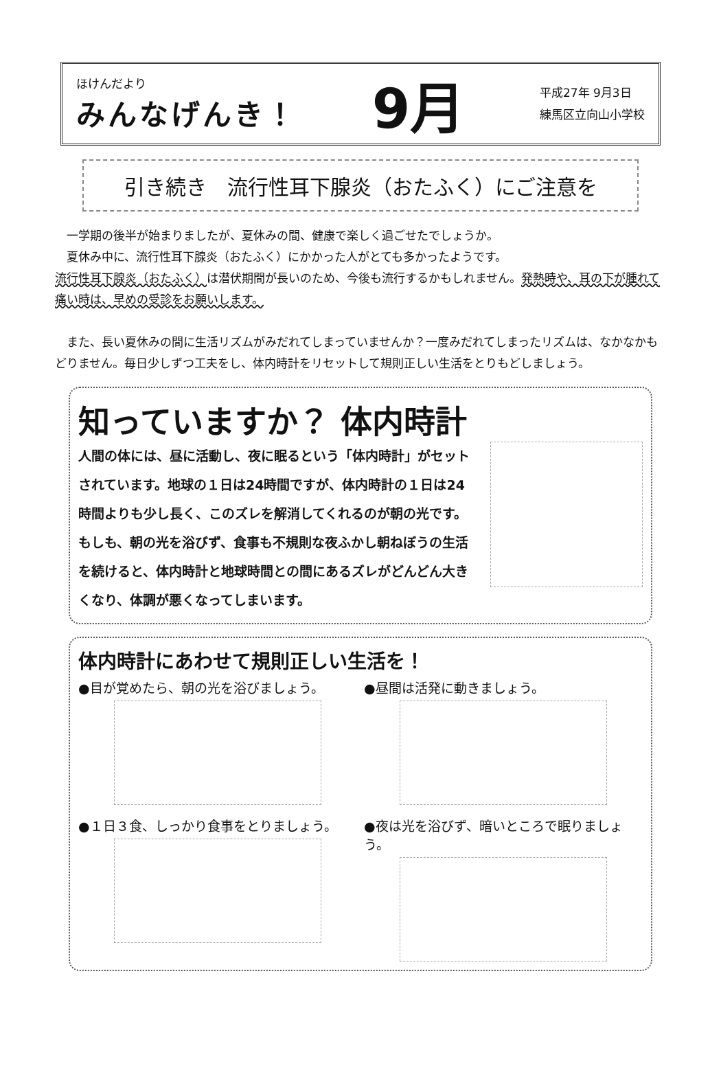ほけんだより
みんなげんき！
9月
平成27年 9月3日
練馬区立向山小学校
引き続き　流行性耳下腺炎（おたふく）にご注意を
　一学期の後半が始まりましたが、夏休みの間、健康で楽しく過ごせたでしょうか。
　夏休み中に、流行性耳下腺炎（おたふく）にかかった人がとても多かったようです。
流行性耳下腺炎（おたふく）は潜伏期間が長いのため、今後も流行するかもしれません。発熱時や、耳の下が腫れて痛い時は、早めの受診をお願いします。
　また、長い夏休みの間に生活リズムがみだれてしまっていませんか？一度みだれてしまったリズムは、なかなかもどりません。毎日少しずつ工夫をし、体内時計をリセットして規則正しい生活をとりもどしましょう。
知っていますか？ 体内時計
人間の体には、昼に活動し、夜に眠るという「体内時計」がセットされています。地球の１日は24時間ですが、体内時計の１日は24時間よりも少し長く、このズレを解消してくれるのが朝の光です。もしも、朝の光を浴びず、食事も不規則な夜ふかし朝ねぼうの生活を続けると、体内時計と地球時間との間にあるズレがどんどん大きくなり、体調が悪くなってしまいます。
体内時計にあわせて規則正しい生活を！
●目が覚めたら、朝の光を浴びましょう。
●昼間は活発に動きましょう。
●１日３食、しっかり食事をとりましょう。
●夜は光を浴びず、暗いところで眠りましょう。